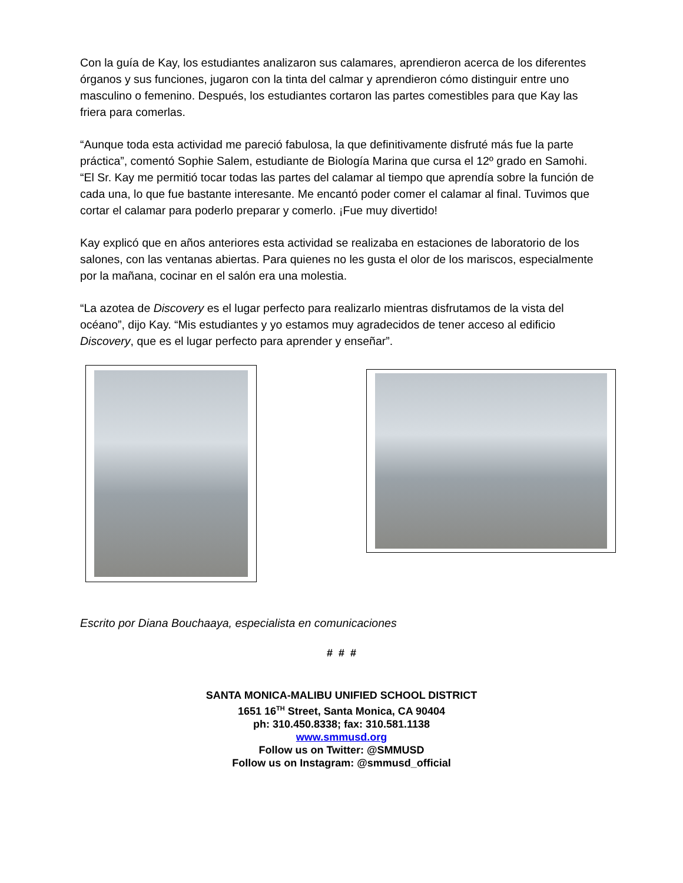Con la guía de Kay, los estudiantes analizaron sus calamares, aprendieron acerca de los diferentes órganos y sus funciones, jugaron con la tinta del calmar y aprendieron cómo distinguir entre uno masculino o femenino. Después, los estudiantes cortaron las partes comestibles para que Kay las friera para comerlas.
“Aunque toda esta actividad me pareció fabulosa, la que definitivamente disfruté más fue la parte práctica”, comentó Sophie Salem, estudiante de Biología Marina que cursa el 12º grado en Samohi. “El Sr. Kay me permitió tocar todas las partes del calamar al tiempo que aprendía sobre la función de cada una, lo que fue bastante interesante. Me encantó poder comer el calamar al final. Tuvimos que cortar el calamar para poderlo preparar y comerlo. ¡Fue muy divertido!
Kay explicó que en años anteriores esta actividad se realizaba en estaciones de laboratorio de los salones, con las ventanas abiertas. Para quienes no les gusta el olor de los mariscos, especialmente por la mañana, cocinar en el salón era una molestia.
“La azotea de Discovery es el lugar perfecto para realizarlo mientras disfrutamos de la vista del océano”, dijo Kay. “Mis estudiantes y yo estamos muy agradecidos de tener acceso al edificio Discovery, que es el lugar perfecto para aprender y enseñar”.
Escrito por Diana Bouchaaya, especialista en comunicaciones
# # #
SANTA MONICA-MALIBU UNIFIED SCHOOL DISTRICT
1651 16<sup>TH</sup> Street, Santa Monica, CA 90404
ph: 310.450.8338; fax: 310.581.1138
www.smmusd.org
Follow us on Twitter: @SMMUSD
Follow us on Instagram: @smmusd_official